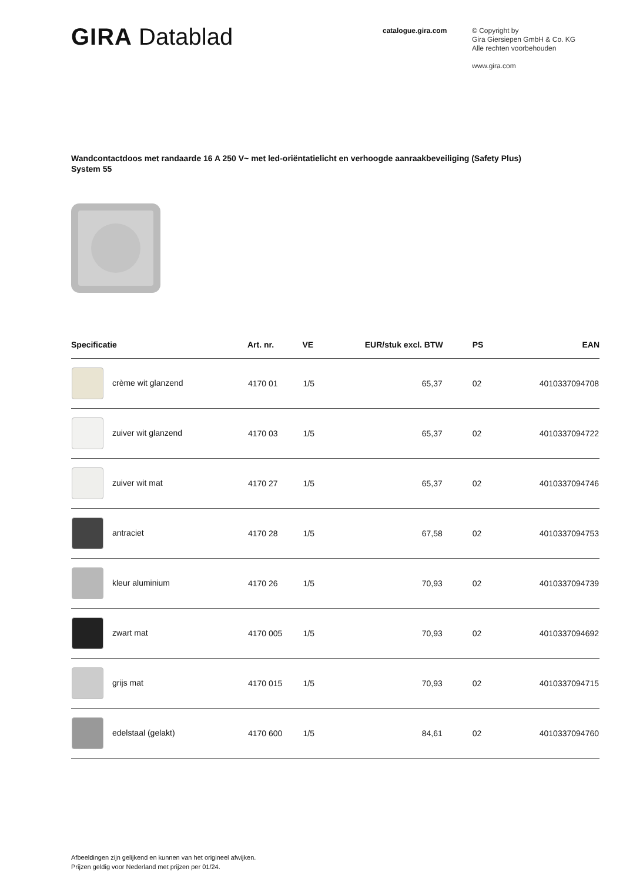GIRA Datablad
catalogue.gira.com
© Copyright by
Gira Giersiepen GmbH & Co. KG
Alle rechten voorbehouden
www.gira.com
Wandcontactdoos met randaarde 16 A 250 V~ met led-oriëntatielicht en verhoogde aanraakbeveiliging (Safety Plus)
System 55
| Specificatie | Art. nr. | VE | EUR/stuk excl. BTW | PS | EAN |
| --- | --- | --- | --- | --- | --- |
| crème wit glanzend | 4170 01 | 1/5 | 65,37 | 02 | 4010337094708 |
| zuiver wit glanzend | 4170 03 | 1/5 | 65,37 | 02 | 4010337094722 |
| zuiver wit mat | 4170 27 | 1/5 | 65,37 | 02 | 4010337094746 |
| antraciet | 4170 28 | 1/5 | 67,58 | 02 | 4010337094753 |
| kleur aluminium | 4170 26 | 1/5 | 70,93 | 02 | 4010337094739 |
| zwart mat | 4170 005 | 1/5 | 70,93 | 02 | 4010337094692 |
| grijs mat | 4170 015 | 1/5 | 70,93 | 02 | 4010337094715 |
| edelstaal (gelakt) | 4170 600 | 1/5 | 84,61 | 02 | 4010337094760 |
Afbeeldingen zijn gelijkend en kunnen van het origineel afwijken.
Prijzen geldig voor Nederland met prijzen per 01/24.